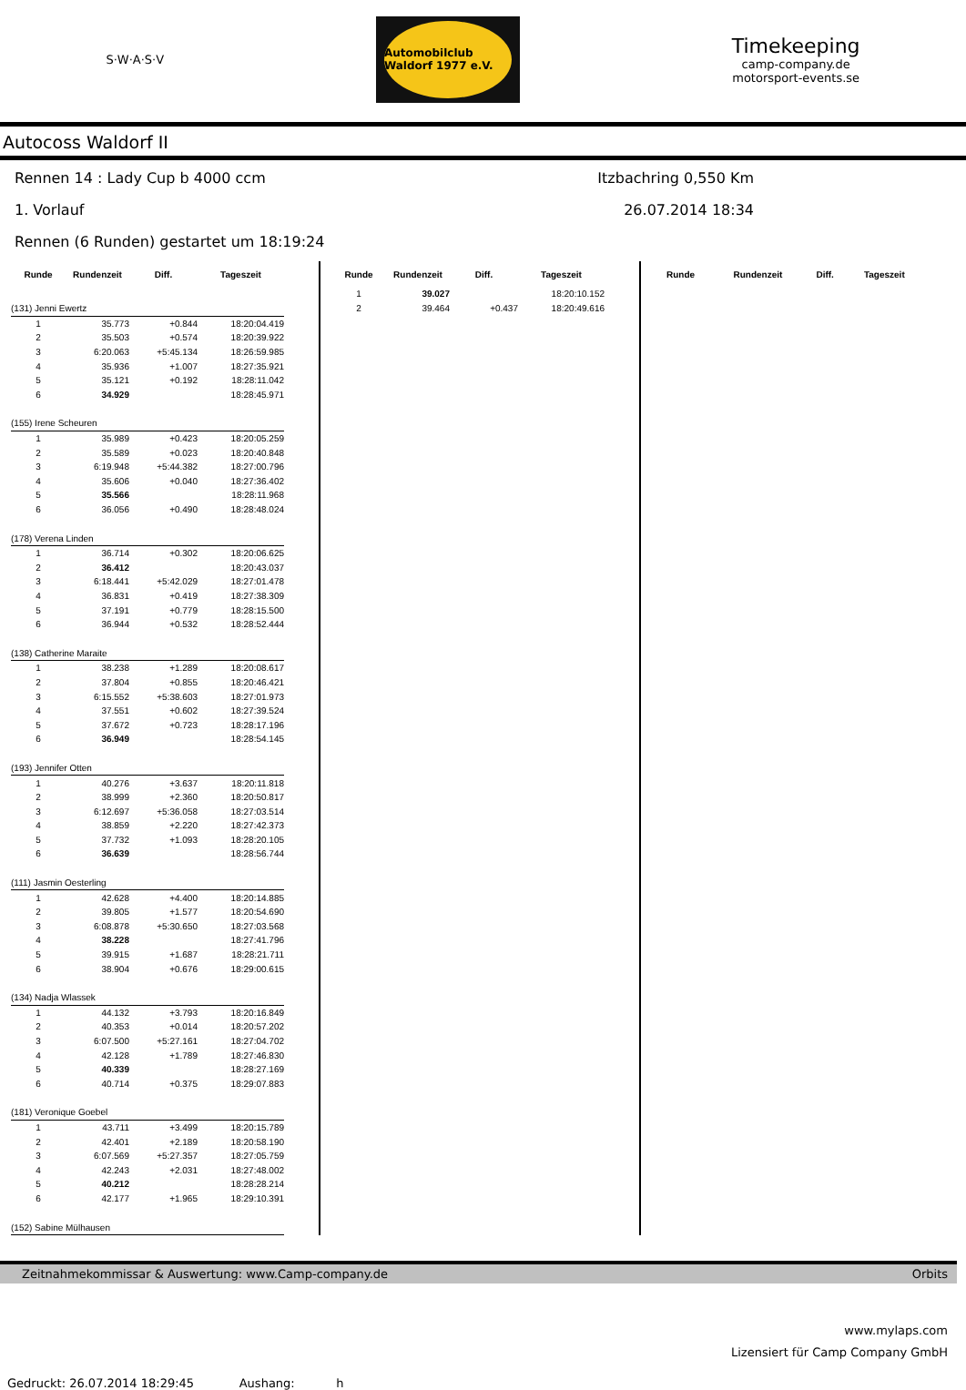S·W·A·S·V
Automobilclub Waldorf 1977 e.V.
Timekeeping
camp-company.de
motorsport-events.se
Autocoss Waldorf II
Rennen 14 : Lady Cup b 4000 ccm Itzbachring 0,550 Km
1. Vorlauf 26.07.2014 18:34
Rennen (6 Runden) gestartet um 18:19:24
| Runde | Rundenzeit | Diff. | Tageszeit |
| --- | --- | --- | --- |
| (131) Jenni Ewertz | | | |
| 1 | 35.773 | +0.844 | 18:20:04.419 |
| 2 | 35.503 | +0.574 | 18:20:39.922 |
| 3 | 6:20.063 | +5:45.134 | 18:26:59.985 |
| 4 | 35.936 | +1.007 | 18:27:35.921 |
| 5 | 35.121 | +0.192 | 18:28:11.042 |
| 6 | 34.929 | | 18:28:45.971 |
| (155) Irene Scheuren | | | |
| 1 | 35.989 | +0.423 | 18:20:05.259 |
| 2 | 35.589 | +0.023 | 18:20:40.848 |
| 3 | 6:19.948 | +5:44.382 | 18:27:00.796 |
| 4 | 35.606 | +0.040 | 18:27:36.402 |
| 5 | 35.566 | | 18:28:11.968 |
| 6 | 36.056 | +0.490 | 18:28:48.024 |
| (178) Verena Linden | | | |
| 1 | 36.714 | +0.302 | 18:20:06.625 |
| 2 | 36.412 | | 18:20:43.037 |
| 3 | 6:18.441 | +5:42.029 | 18:27:01.478 |
| 4 | 36.831 | +0.419 | 18:27:38.309 |
| 5 | 37.191 | +0.779 | 18:28:15.500 |
| 6 | 36.944 | +0.532 | 18:28:52.444 |
| (138) Catherine Maraite | | | |
| 1 | 38.238 | +1.289 | 18:20:08.617 |
| 2 | 37.804 | +0.855 | 18:20:46.421 |
| 3 | 6:15.552 | +5:38.603 | 18:27:01.973 |
| 4 | 37.551 | +0.602 | 18:27:39.524 |
| 5 | 37.672 | +0.723 | 18:28:17.196 |
| 6 | 36.949 | | 18:28:54.145 |
| (193) Jennifer Otten | | | |
| 1 | 40.276 | +3.637 | 18:20:11.818 |
| 2 | 38.999 | +2.360 | 18:20:50.817 |
| 3 | 6:12.697 | +5:36.058 | 18:27:03.514 |
| 4 | 38.859 | +2.220 | 18:27:42.373 |
| 5 | 37.732 | +1.093 | 18:28:20.105 |
| 6 | 36.639 | | 18:28:56.744 |
| (111) Jasmin Oesterling | | | |
| 1 | 42.628 | +4.400 | 18:20:14.885 |
| 2 | 39.805 | +1.577 | 18:20:54.690 |
| 3 | 6:08.878 | +5:30.650 | 18:27:03.568 |
| 4 | 38.228 | | 18:27:41.796 |
| 5 | 39.915 | +1.687 | 18:28:21.711 |
| 6 | 38.904 | +0.676 | 18:29:00.615 |
| (134) Nadja Wlassek | | | |
| 1 | 44.132 | +3.793 | 18:20:16.849 |
| 2 | 40.353 | +0.014 | 18:20:57.202 |
| 3 | 6:07.500 | +5:27.161 | 18:27:04.702 |
| 4 | 42.128 | +1.789 | 18:27:46.830 |
| 5 | 40.339 | | 18:28:27.169 |
| 6 | 40.714 | +0.375 | 18:29:07.883 |
| (181) Veronique Goebel | | | |
| 1 | 43.711 | +3.499 | 18:20:15.789 |
| 2 | 42.401 | +2.189 | 18:20:58.190 |
| 3 | 6:07.569 | +5:27.357 | 18:27:05.759 |
| 4 | 42.243 | +2.031 | 18:27:48.002 |
| 5 | 40.212 | | 18:28:28.214 |
| 6 | 42.177 | +1.965 | 18:29:10.391 |
| (152) Sabine Mülhausen | | | |
| Runde | Rundenzeit | Diff. | Tageszeit |
| --- | --- | --- | --- |
| 1 | 39.027 | | 18:20:10.152 |
| 2 | 39.464 | +0.437 | 18:20:49.616 |
| Runde | Rundenzeit | Diff. | Tageszeit |
| --- | --- | --- | --- |
Zeitnahmekommissar & Auswertung: www.Camp-company.de Orbits
www.mylaps.com
Lizensiert für Camp Company GmbH
Gedruckt: 26.07.2014 18:29:45 Aushang: h